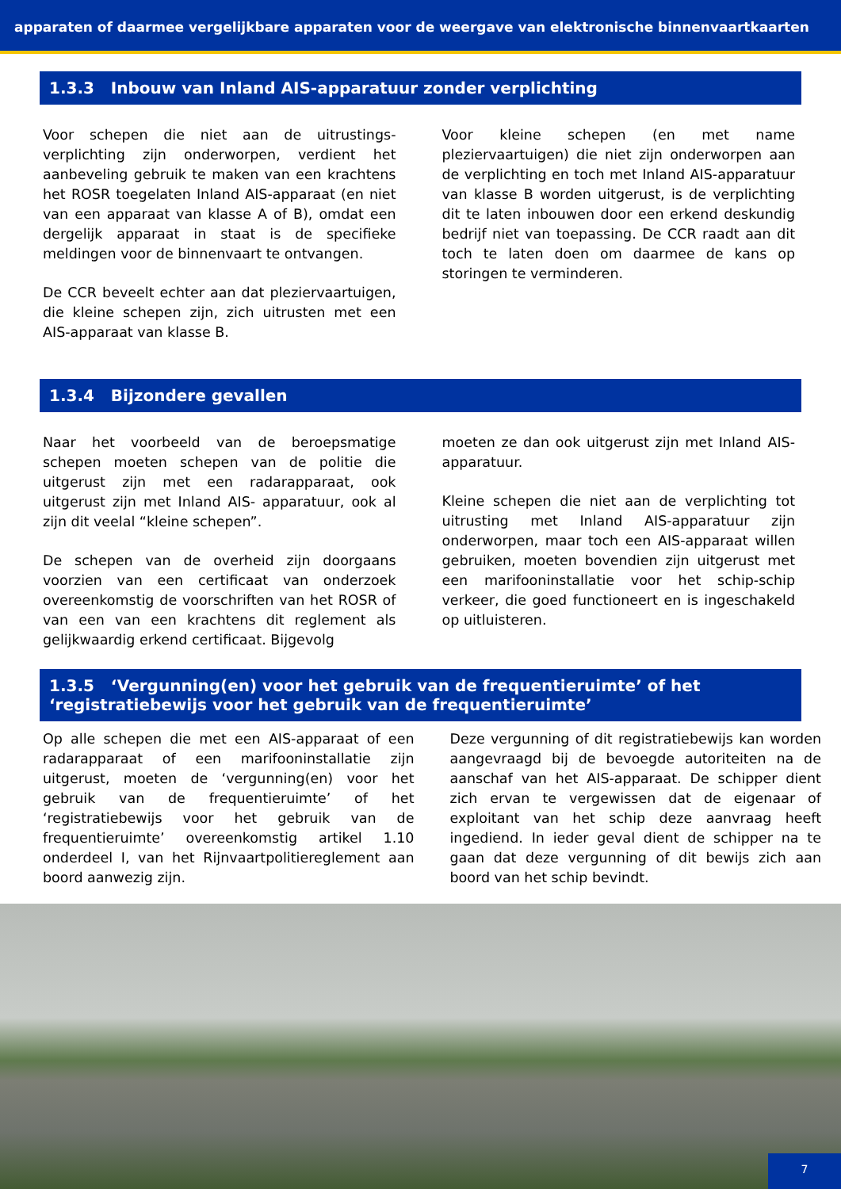apparaten of daarmee vergelijkbare apparaten voor de weergave van elektronische binnenvaartkaarten
1.3.3 Inbouw van Inland AIS-apparatuur zonder verplichting
Voor schepen die niet aan de uitrustings-verplichting zijn onderworpen, verdient het aanbeveling gebruik te maken van een krachtens het ROSR toegelaten Inland AIS-apparaat (en niet van een apparaat van klasse A of B), omdat een dergelijk apparaat in staat is de specifieke meldingen voor de binnenvaart te ontvangen.
De CCR beveelt echter aan dat pleziervaartuigen, die kleine schepen zijn, zich uitrusten met een AIS-apparaat van klasse B.
Voor kleine schepen (en met name pleziervaartuigen) die niet zijn onderworpen aan de verplichting en toch met Inland AIS-apparatuur van klasse B worden uitgerust, is de verplichting dit te laten inbouwen door een erkend deskundig bedrijf niet van toepassing. De CCR raadt aan dit toch te laten doen om daarmee de kans op storingen te verminderen.
1.3.4 Bijzondere gevallen
Naar het voorbeeld van de beroepsmatige schepen moeten schepen van de politie die uitgerust zijn met een radarapparaat, ook uitgerust zijn met Inland AIS- apparatuur, ook al zijn dit veelal “kleine schepen”.
De schepen van de overheid zijn doorgaans voorzien van een certificaat van onderzoek overeenkomstig de voorschriften van het ROSR of van een van een krachtens dit reglement als gelijkwaardig erkend certificaat. Bijgevolg
moeten ze dan ook uitgerust zijn met Inland AIS-apparatuur.
Kleine schepen die niet aan de verplichting tot uitrusting met Inland AIS-apparatuur zijn onderworpen, maar toch een AIS-apparaat willen gebruiken, moeten bovendien zijn uitgerust met een marifooninstallatie voor het schip-schip verkeer, die goed functioneert en is ingeschakeld op uitluisteren.
1.3.5 ‘Vergunning(en) voor het gebruik van de frequentieruimte’ of het ‘registratiebewijs voor het gebruik van de frequentieruimte’
Op alle schepen die met een AIS-apparaat of een radarapparaat of een marifooninstallatie zijn uitgerust, moeten de ‘vergunning(en) voor het gebruik van de frequentieruimte’ of het ‘registratiebewijs voor het gebruik van de frequentieruimte’ overeenkomstig artikel 1.10 onderdeel I, van het Rijnvaartpolitiereglement aan boord aanwezig zijn.
Deze vergunning of dit registratiebewijs kan worden aangevraagd bij de bevoegde autoriteiten na de aanschaf van het AIS-apparaat. De schipper dient zich ervan te vergewissen dat de eigenaar of exploitant van het schip deze aanvraag heeft ingediend. In ieder geval dient de schipper na te gaan dat deze vergunning of dit bewijs zich aan boord van het schip bevindt.
7